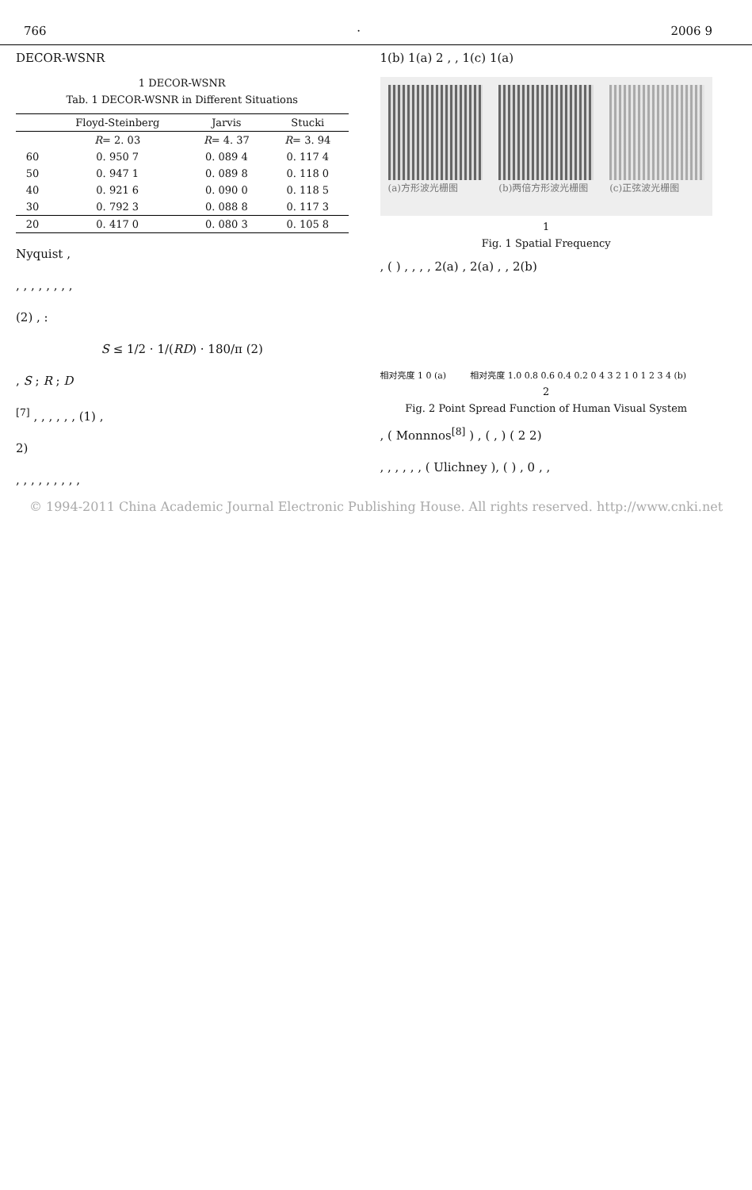766 · 2006 9
DECOR-WSNR
1 DECOR-WSNR
Tab. 1 DECOR-WSNR in Different Situations
| | Floyd-Steinberg | Jarvis | Stucki |
| --- | --- | --- | --- |
| | R = 2. 03 | R = 4. 37 | R = 3. 94 |
| 60 | 0. 950 7 | 0. 089 4 | 0. 117 4 |
| 50 | 0. 947 1 | 0. 089 8 | 0. 118 0 |
| 40 | 0. 921 6 | 0. 090 0 | 0. 118 5 |
| 30 | 0. 792 3 | 0. 088 8 | 0. 117 3 |
| 20 | 0. 417 0 | 0. 080 3 | 0. 105 8 |
Nyquist ,
, , , , , , , ,
(2) , :
S ≤ 1/2 · 1/(RD) · 180/π (2)
, S ; R ; D
<sup>[7]</sup> , , , , , , (1) ,
2)
, , , , , , , , ,
1(b) 1(a) 2 , , 1(c) 1(a)
(a)方形波光栅图 (b)两倍方形波光栅图 (c)正弦波光栅图
1
Fig. 1 Spatial Frequency
, ( ) , , , , 2(a) , 2(a) , , 2(b)
相对亮度 1 0 (a)
相对亮度 1.0 0.8 0.6 0.4 0.2 0 4 3 2 1 0 1 2 3 4 (b)
2
Fig. 2 Point Spread Function of Human Visual System
, ( Monnnos<sup>[8]</sup> ) , ( , ) ( 2 2)
, , , , , , ( Ulichney ), ( ) , 0 , ,
© 1994-2011 China Academic Journal Electronic Publishing House. All rights reserved. http://www.cnki.net